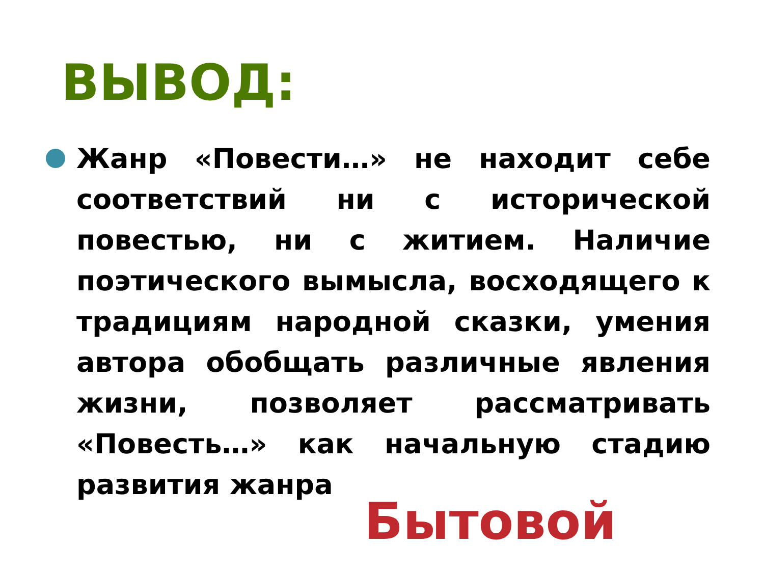ВЫВОД:
Жанр «Повести…» не находит себе соответствий ни с исторической повестью, ни с житием. Наличие поэтического вымысла, восходящего к традициям народной сказки, умения автора обобщать различные явления жизни, позволяет рассматривать «Повесть…» как начальную стадию развития жанра
Бытовой